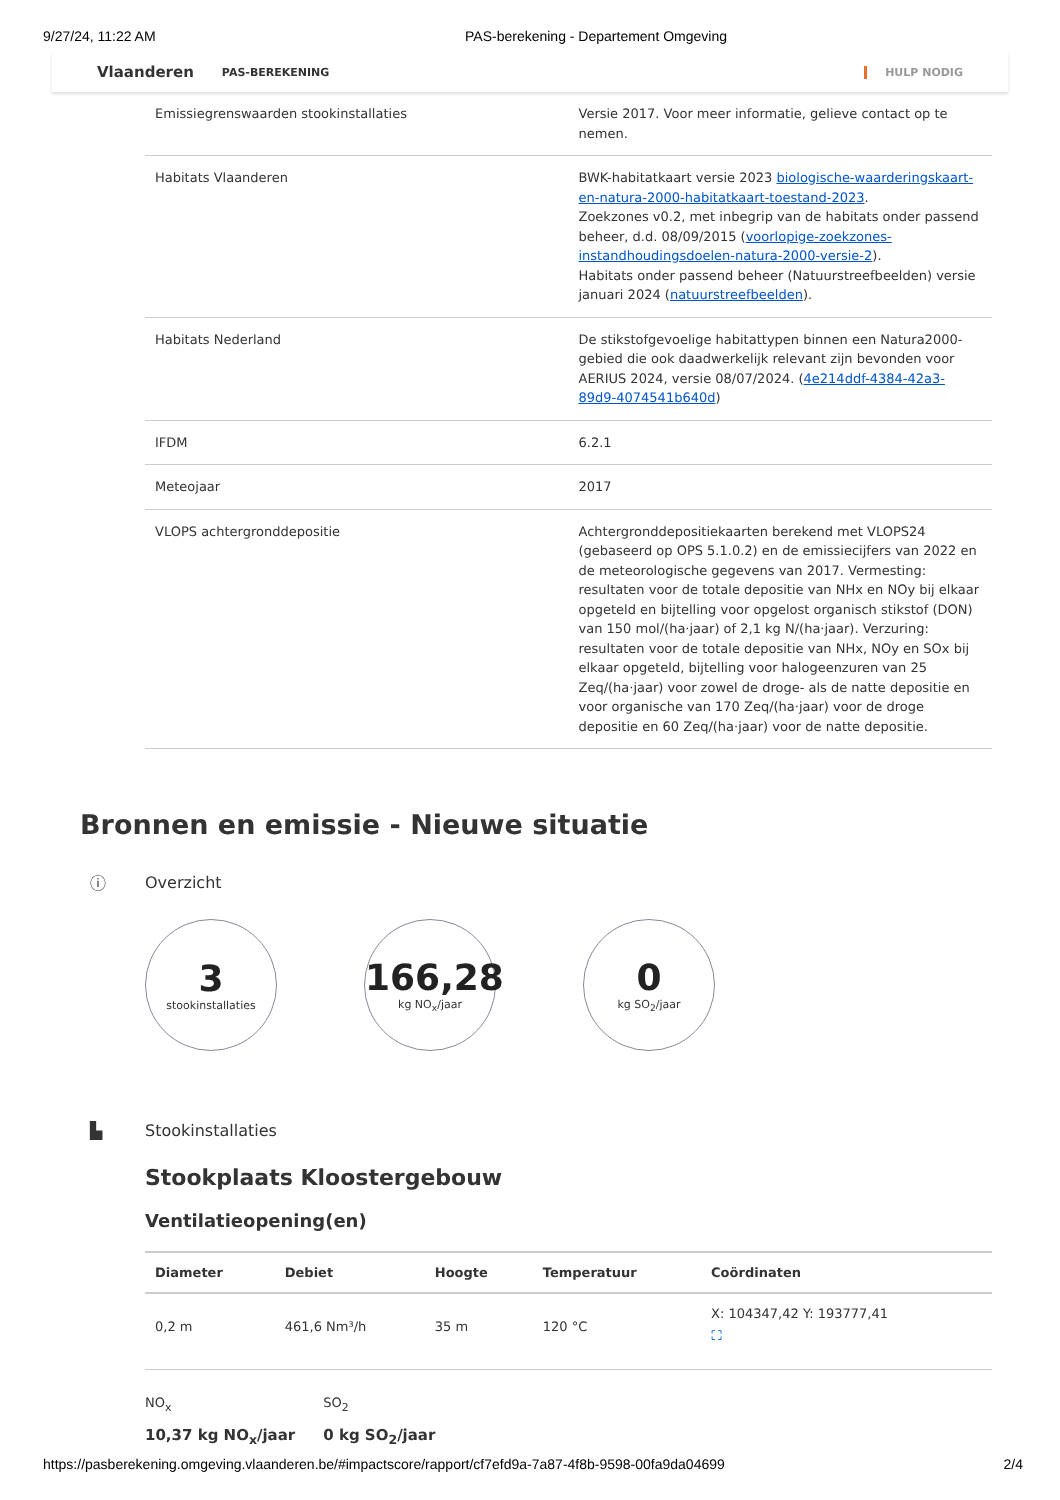9/27/24, 11:22 AM PAS-berekening - Departement Omgeving
Vlaanderen PAS-BEREKENING HULP NODIG
| Emissiegrenswaarden stookinstallaties | Versie 2017. Voor meer informatie, gelieve contact op te nemen. |
| Habitats Vlaanderen | BWK-habitatkaart versie 2023 biologische-waarderingskaart-en-natura-2000-habitatkaart-toestand-2023 . Zoekzones v0.2, met inbegrip van de habitats onder passend beheer, d.d. 08/09/2015 ( voorlopige-zoekzones-instandhoudingsdoelen-natura-2000-versie-2 ). Habitats onder passend beheer (Natuurstreefbeelden) versie januari 2024 ( natuurstreefbeelden ). |
| Habitats Nederland | De stikstofgevoelige habitattypen binnen een Natura2000-gebied die ook daadwerkelijk relevant zijn bevonden voor AERIUS 2024, versie 08/07/2024. ( 4e214ddf-4384-42a3-89d9-4074541b640d ) |
| IFDM | 6.2.1 |
| Meteojaar | 2017 |
| VLOPS achtergronddepositie | Achtergronddepositiekaarten berekend met VLOPS24 (gebaseerd op OPS 5.1.0.2) en de emissiecijfers van 2022 en de meteorologische gegevens van 2017. Vermesting: resultaten voor de totale depositie van NHx en NOy bij elkaar opgeteld en bijtelling voor opgelost organisch stikstof (DON) van 150 mol/(ha·jaar) of 2,1 kg N/(ha·jaar). Verzuring: resultaten voor de totale depositie van NHx, NOy en SOx bij elkaar opgeteld, bijtelling voor halogeenzuren van 25 Zeq/(ha·jaar) voor zowel de droge- als de natte depositie en voor organische van 170 Zeq/(ha·jaar) voor de droge depositie en 60 Zeq/(ha·jaar) voor de natte depositie. |
Bronnen en emissie - Nieuwe situatie
ⓘ Overzicht
3
stookinstallaties
166,28
kg NO<sub>x</sub>/jaar
0
kg SO<sub>2</sub>/jaar
▙ Stookinstallaties
Stookplaats Kloostergebouw
Ventilatieopening(en)
| Diameter | Debiet | Hoogte | Temperatuur | Coördinaten |
| --- | --- | --- | --- | --- |
| 0,2 m | 461,6 Nm³/h | 35 m | 120 °C | X: 104347,42 Y: 193777,41 ⛶ |
NO<sub>x</sub>
10,37 kg NO<sub>x</sub>/jaar
SO<sub>2</sub>
0 kg SO<sub>2</sub>/jaar
https://pasberekening.omgeving.vlaanderen.be/#impactscore/rapport/cf7efd9a-7a87-4f8b-9598-00fa9da04699 2/4